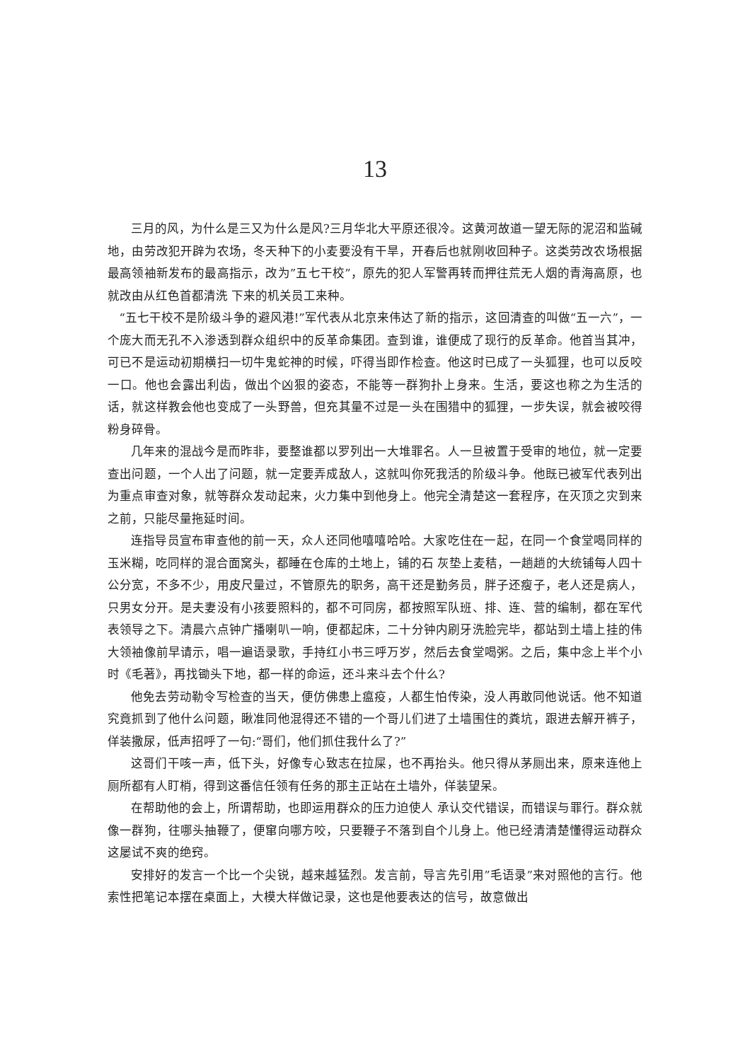13
三月的风，为什么是三又为什么是风?三月华北大平原还很冷。这黄河故道一望无际的泥沼和监碱地，由劳改犯开辟为农场，冬天种下的小麦要没有干旱，开春后也就刚收回种子。这类劳改农场根据最高领袖新发布的最高指示，改为”五七干校”，原先的犯人军警再转而押往荒无人烟的青海高原，也就改由从红色首都清洗 下来的机关员工来种。
“五七干校不是阶级斗争的避风港!”军代表从北京来伟达了新的指示，这回清查的叫做“五一六”，一个庞大而无孔不入渗透到群众组织中的反革命集团。查到谁，谁便成了现行的反革命。他首当其冲，可已不是运动初期横扫一切牛鬼蛇神的时候，吓得当即作检查。他这时已成了一头狐狸，也可以反咬一口。他也会露出利齿，做出个凶狠的姿态，不能等一群狗扑上身来。生活，要这也称之为生活的话，就这样教会他也变成了一头野兽，但充其量不过是一头在围猎中的狐狸，一步失误，就会被咬得粉身碎骨。
几年来的混战今是而昨非，要整谁都以罗列出一大堆罪名。人一旦被置于受审的地位，就一定要查出问题，一个人出了问题，就一定要弄成敌人，这就叫你死我活的阶级斗争。他既已被军代表列出为重点审查对象，就等群众发动起来，火力集中到他身上。他完全清楚这一套程序，在灭顶之灾到来之前，只能尽量拖延时间。
连指导员宣布审查他的前一天，众人还同他嘻嘻哈哈。大家吃住在一起，在同一个食堂喝同样的玉米糊，吃同样的混合面窝头，都睡在仓库的土地上，铺的石 灰垫上麦秸，一趟趟的大统铺每人四十公分宽，不多不少，用皮尺量过，不管原先的职务，高干还是勤务员，胖子还瘦子，老人还是病人，只男女分开。是夫妻没有小孩要照料的，都不可同房，都按照军队班、排、连、营的编制，都在军代表领导之下。清晨六点钟广播喇叭一响，便都起床，二十分钟内刷牙洗脸完毕，都站到土墙上挂的伟大领袖像前早请示，唱一遍语录歌，手持红小书三呼万岁，然后去食堂喝粥。之后，集中念上半个小时《毛著》，再找锄头下地，都一样的命运，还斗来斗去个什么?
他免去劳动勒令写检查的当天，便仿佛患上瘟疫，人都生怕传染，没人再敢同他说话。他不知道究竟抓到了他什么问题，瞅准同他混得还不错的一个哥儿们进了土墙围住的粪坑，跟进去解开裤子，佯装撒尿，低声招呼了一句:“哥们，他们抓住我什么了?”
这哥们干咳一声，低下头，好像专心致志在拉屎，也不再抬头。他只得从茅厕出来，原来连他上厕所都有人盯梢，得到这番信任领有任务的那主正站在土墙外，佯装望呆。
在帮助他的会上，所谓帮助，也即运用群众的压力迫使人 承认交代错误，而错误与罪行。群众就像一群狗，往哪头抽鞭了，便窜向哪方咬，只要鞭子不落到自个儿身上。他已经清清楚懂得运动群众这屡试不爽的绝窍。
安排好的发言一个比一个尖锐，越来越猛烈。发言前，导言先引用”毛语录”来对照他的言行。他索性把笔记本摆在桌面上，大模大样做记录，这也是他要表达的信号，故意做出